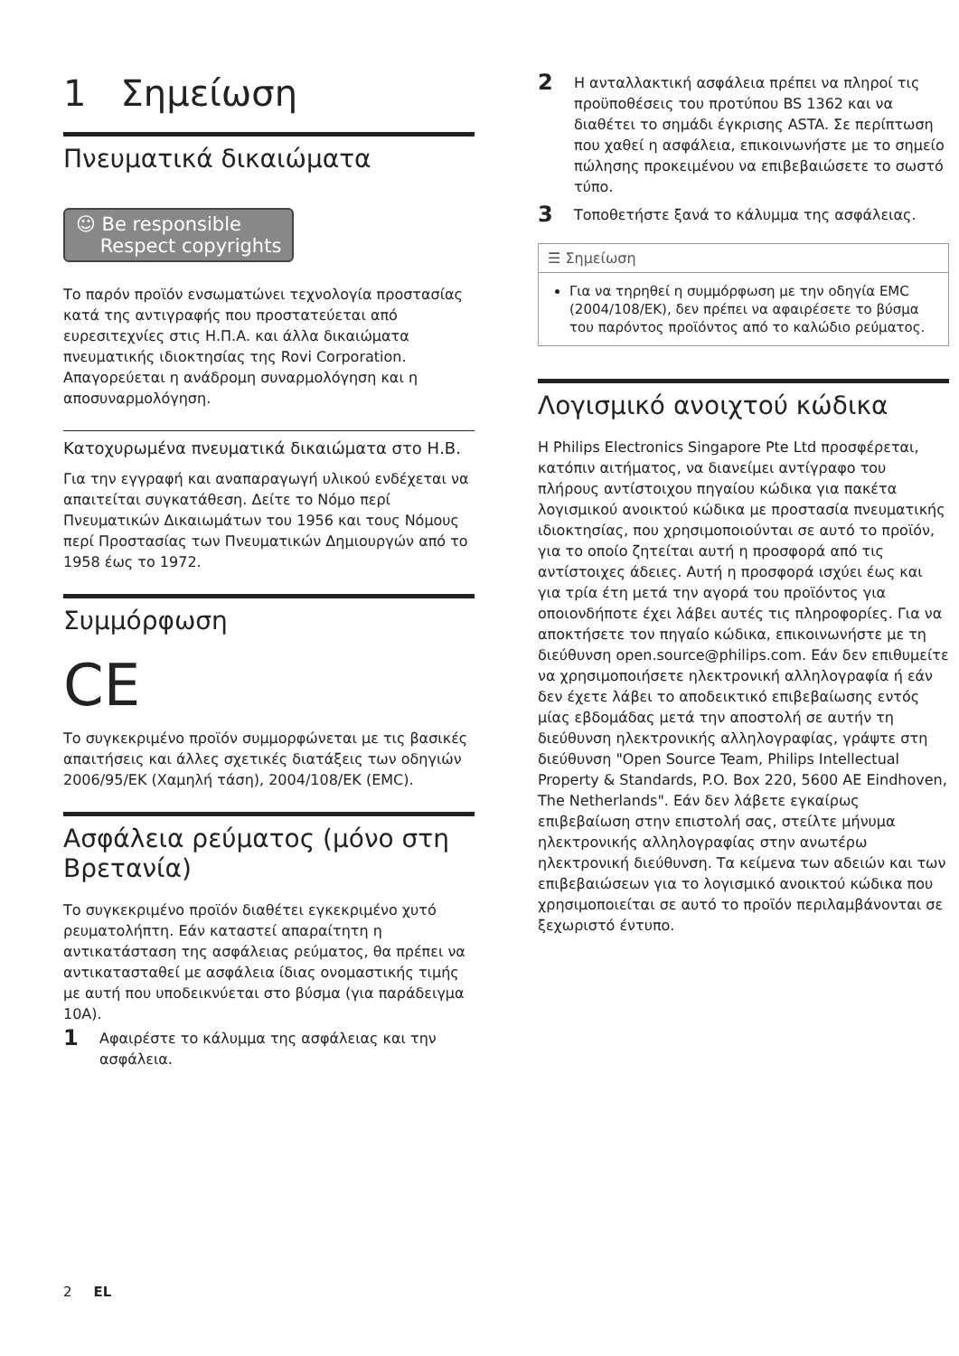1 Σημείωση
Πνευματικά δικαιώματα
☺ Be responsible
Respect copyrights
Το παρόν προϊόν ενσωματώνει τεχνολογία προστασίας κατά της αντιγραφής που προστατεύεται από ευρεσιτεχνίες στις Η.Π.Α. και άλλα δικαιώματα πνευματικής ιδιοκτησίας της Rovi Corporation. Απαγορεύεται η ανάδρομη συναρμολόγηση και η αποσυναρμολόγηση.
Κατοχυρωμένα πνευματικά δικαιώματα στο Η.Β.
Για την εγγραφή και αναπαραγωγή υλικού ενδέχεται να απαιτείται συγκατάθεση. Δείτε το Νόμο περί Πνευματικών Δικαιωμάτων του 1956 και τους Νόμους περί Προστασίας των Πνευματικών Δημιουργών από το 1958 έως το 1972.
Συμμόρφωση
CE
Το συγκεκριμένο προϊόν συμμορφώνεται με τις βασικές απαιτήσεις και άλλες σχετικές διατάξεις των οδηγιών 2006/95/ΕΚ (Χαμηλή τάση), 2004/108/ΕΚ (EMC).
Ασφάλεια ρεύματος (μόνο στη Βρετανία)
Το συγκεκριμένο προϊόν διαθέτει εγκεκριμένο χυτό ρευματολήπτη. Εάν καταστεί απαραίτητη η αντικατάσταση της ασφάλειας ρεύματος, θα πρέπει να αντικατασταθεί με ασφάλεια ίδιας ονομαστικής τιμής με αυτή που υποδεικνύεται στο βύσμα (για παράδειγμα 10A).
1 Αφαιρέστε το κάλυμμα της ασφάλειας και την ασφάλεια.
2 Η ανταλλακτική ασφάλεια πρέπει να πληροί τις προϋποθέσεις του προτύπου BS 1362 και να διαθέτει το σημάδι έγκρισης ASTA. Σε περίπτωση που χαθεί η ασφάλεια, επικοινωνήστε με το σημείο πώλησης προκειμένου να επιβεβαιώσετε το σωστό τύπο.
3 Τοποθετήστε ξανά το κάλυμμα της ασφάλειας.
☰ Σημείωση
Για να τηρηθεί η συμμόρφωση με την οδηγία EMC (2004/108/ΕΚ), δεν πρέπει να αφαιρέσετε το βύσμα του παρόντος προϊόντος από το καλώδιο ρεύματος.
Λογισμικό ανοιχτού κώδικα
Η Philips Electronics Singapore Pte Ltd προσφέρεται, κατόπιν αιτήματος, να διανείμει αντίγραφο του πλήρους αντίστοιχου πηγαίου κώδικα για πακέτα λογισμικού ανοικτού κώδικα με προστασία πνευματικής ιδιοκτησίας, που χρησιμοποιούνται σε αυτό το προϊόν, για το οποίο ζητείται αυτή η προσφορά από τις αντίστοιχες άδειες. Αυτή η προσφορά ισχύει έως και για τρία έτη μετά την αγορά του προϊόντος για οποιονδήποτε έχει λάβει αυτές τις πληροφορίες. Για να αποκτήσετε τον πηγαίο κώδικα, επικοινωνήστε με τη διεύθυνση open.source@philips.com. Εάν δεν επιθυμείτε να χρησιμοποιήσετε ηλεκτρονική αλληλογραφία ή εάν δεν έχετε λάβει το αποδεικτικό επιβεβαίωσης εντός μίας εβδομάδας μετά την αποστολή σε αυτήν τη διεύθυνση ηλεκτρονικής αλληλογραφίας, γράψτε στη διεύθυνση "Open Source Team, Philips Intellectual Property & Standards, P.O. Box 220, 5600 AE Eindhoven, The Netherlands". Εάν δεν λάβετε εγκαίρως επιβεβαίωση στην επιστολή σας, στείλτε μήνυμα ηλεκτρονικής αλληλογραφίας στην ανωτέρω ηλεκτρονική διεύθυνση. Τα κείμενα των αδειών και των επιβεβαιώσεων για το λογισμικό ανοικτού κώδικα που χρησιμοποιείται σε αυτό το προϊόν περιλαμβάνονται σε ξεχωριστό έντυπο.
2 EL